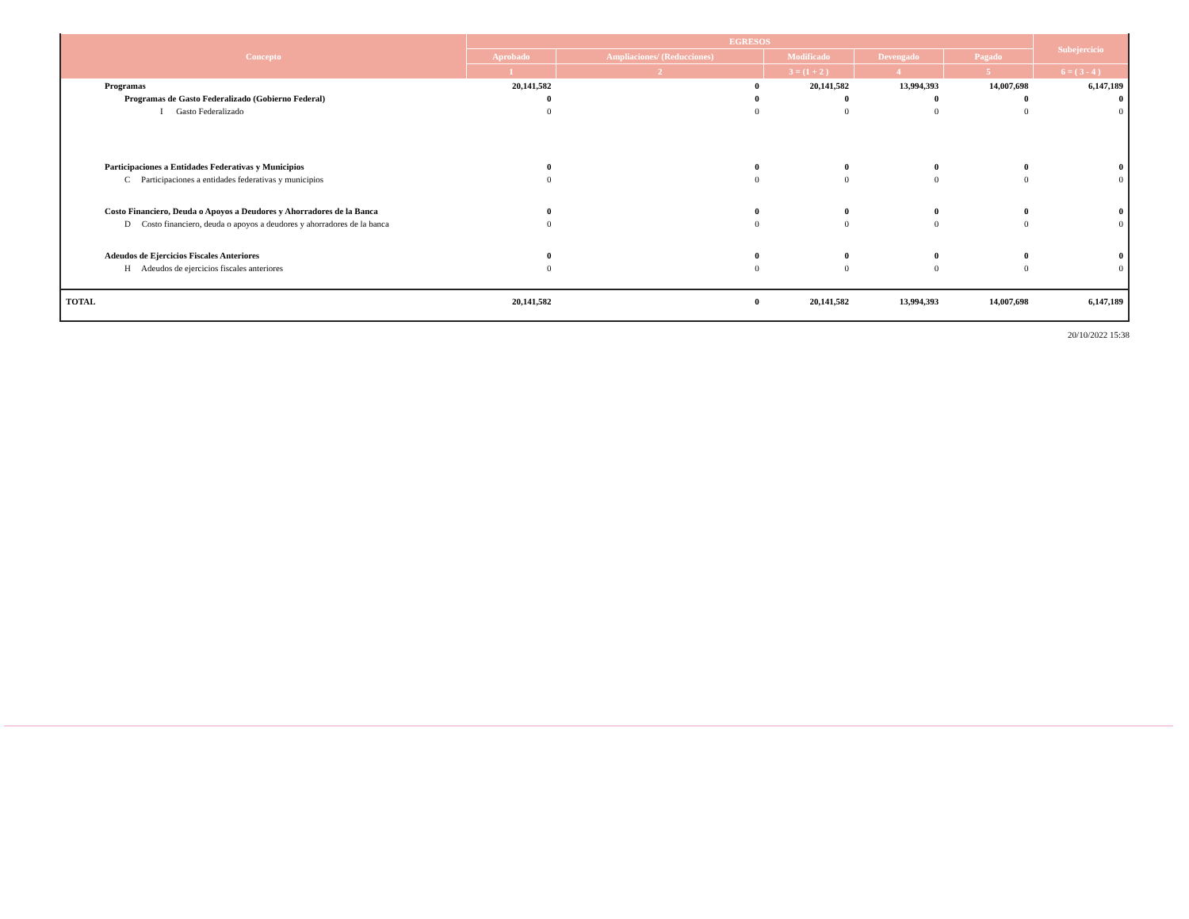| Concepto | EGRESOS | | | | | Subejercicio |
| --- | --- | --- | --- | --- | --- | --- |
| | Aprobado | Ampliaciones/ (Reducciones) | Modificado | Devengado | Pagado | |
| | 1 | 2 | 3 = (1 + 2 ) | 4 | 5 | 6 = ( 3 - 4 ) |
| Programas | 20,141,582 | 0 | 20,141,582 | 13,994,393 | 14,007,698 | 6,147,189 |
| Programas de Gasto Federalizado (Gobierno Federal) | 0 | 0 | 0 | 0 | 0 | 0 |
| I Gasto Federalizado | 0 | 0 | 0 | 0 | 0 | 0 |
| Participaciones a Entidades Federativas y Municipios | 0 | 0 | 0 | 0 | 0 | 0 |
| C Participaciones a entidades federativas y municipios | 0 | 0 | 0 | 0 | 0 | 0 |
| Costo Financiero, Deuda o Apoyos a Deudores y Ahorradores de la Banca | 0 | 0 | 0 | 0 | 0 | 0 |
| D Costo financiero, deuda o apoyos a deudores y ahorradores de la banca | 0 | 0 | 0 | 0 | 0 | 0 |
| Adeudos de Ejercicios Fiscales Anteriores | 0 | 0 | 0 | 0 | 0 | 0 |
| H Adeudos de ejercicios fiscales anteriores | 0 | 0 | 0 | 0 | 0 | 0 |
| TOTAL | 20,141,582 | 0 | 20,141,582 | 13,994,393 | 14,007,698 | 6,147,189 |
20/10/2022 15:38